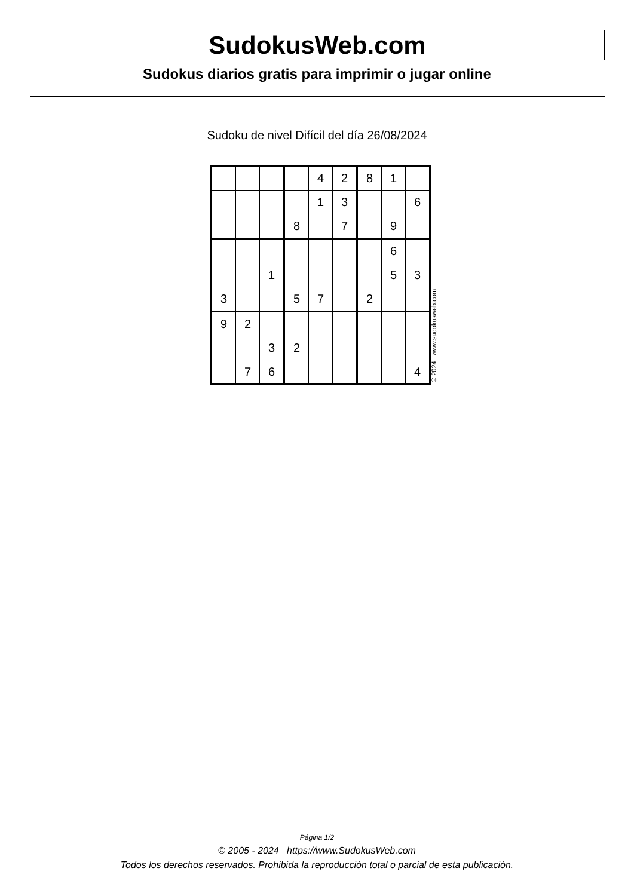SudokusWeb.com
Sudokus diarios gratis para imprimir o jugar online
Sudoku de nivel Difícil del día 26/08/2024
| | | | | 4 | 2 | 8 | 1 | |
| | | | | 1 | 3 | | | 6 |
| | | | 8 | | 7 | | 9 | |
| | | | | | | | 6 | |
| | | 1 | | | | | 5 | 3 |
| 3 | | | 5 | 7 | | 2 | | |
| 9 | 2 | | | | | | | |
| | | 3 | 2 | | | | | |
| | 7 | 6 | | | | | | 4 |
© 2024 www.sudokusweb.com
Página 1/2
© 2005 - 2024 https://www.SudokusWeb.com
Todos los derechos reservados. Prohibida la reproducción total o parcial de esta publicación.